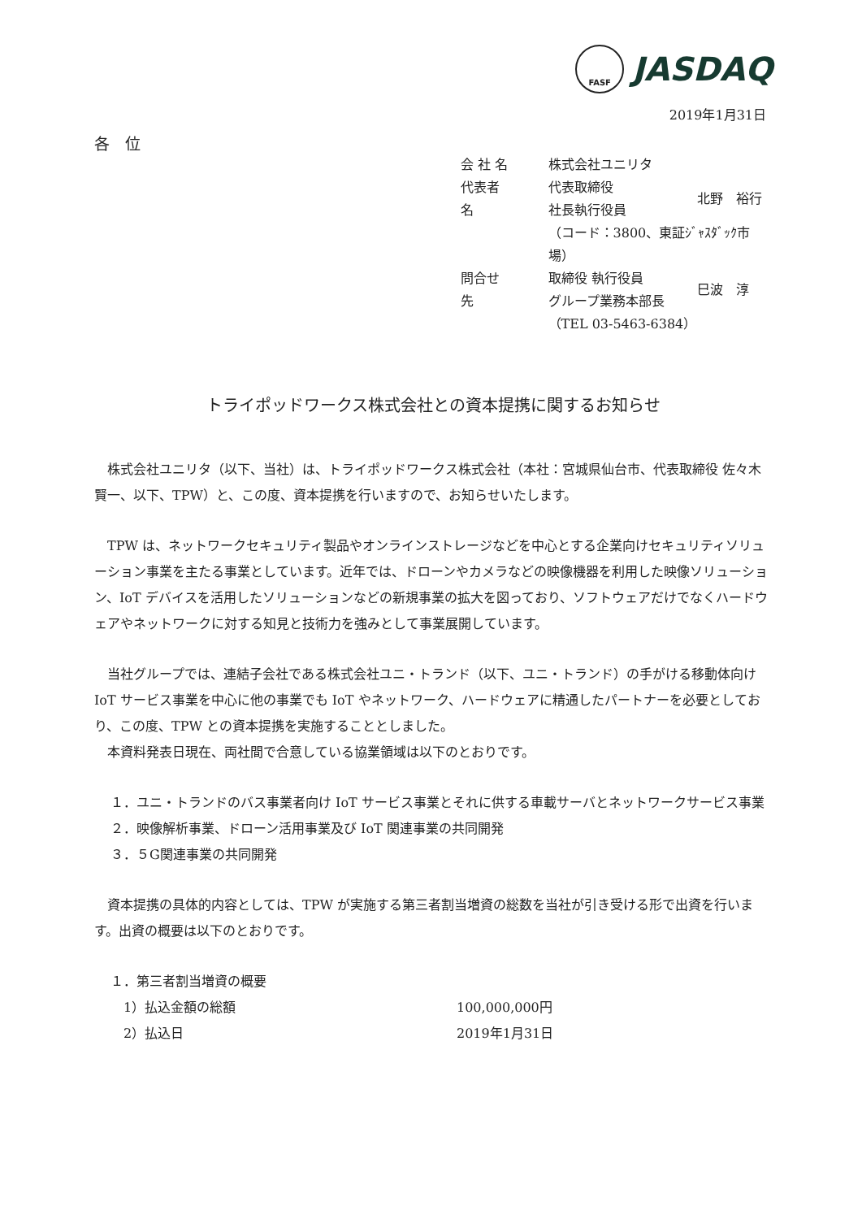FASF
JASDAQ
2019年1月31日
各　位
| 会 社 名 | 株式会社ユニリタ | |
| 代表者名 | 代表取締役 社長執行役員 | 北野 裕行 |
| | （コード：3800、東証ｼﾞｬｽﾀﾞｯｸ市場） | |
| 問合せ先 | 取締役 執行役員 グループ業務本部長 | 巳波 淳 |
| | （TEL 03-5463-6384） | |
トライポッドワークス株式会社との資本提携に関するお知らせ
株式会社ユニリタ（以下、当社）は、トライポッドワークス株式会社（本社：宮城県仙台市、代表取締役 佐々木 賢一、以下、TPW）と、この度、資本提携を行いますので、お知らせいたします。
TPW は、ネットワークセキュリティ製品やオンラインストレージなどを中心とする企業向けセキュリティソリューション事業を主たる事業としています。近年では、ドローンやカメラなどの映像機器を利用した映像ソリューション、IoT デバイスを活用したソリューションなどの新規事業の拡大を図っており、ソフトウェアだけでなくハードウェアやネットワークに対する知見と技術力を強みとして事業展開しています。
当社グループでは、連結子会社である株式会社ユニ・トランド（以下、ユニ・トランド）の手がける移動体向け IoT サービス事業を中心に他の事業でも IoT やネットワーク、ハードウェアに精通したパートナーを必要としており、この度、TPW との資本提携を実施することとしました。
本資料発表日現在、両社間で合意している協業領域は以下のとおりです。
１．ユニ・トランドのバス事業者向け IoT サービス事業とそれに供する車載サーバとネットワークサービス事業
２．映像解析事業、ドローン活用事業及び IoT 関連事業の共同開発
３．５G関連事業の共同開発
資本提携の具体的内容としては、TPW が実施する第三者割当増資の総数を当社が引き受ける形で出資を行います。出資の概要は以下のとおりです。
１．第三者割当増資の概要
| 1）払込金額の総額 | 100,000,000円 |
| 2）払込日 | 2019年1月31日 |